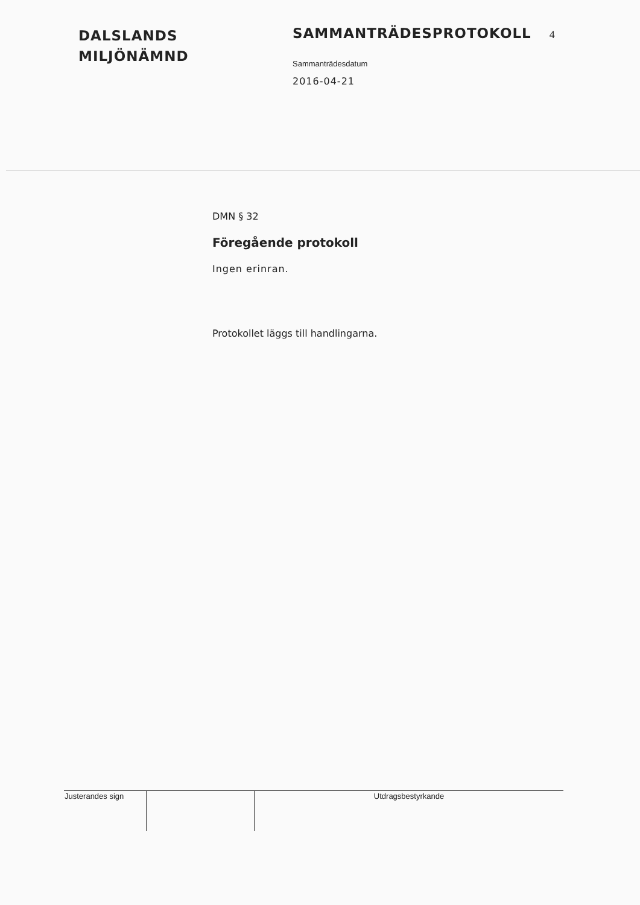DALSLANDS
MILJÖNÄMND
SAMMANTRÄDESPROTOKOLL 4
Sammanträdesdatum
2016-04-21
DMN § 32
Föregående protokoll
Ingen erinran.
Protokollet läggs till handlingarna.
| Justerandes sign | | Utdragsbestyrkande |